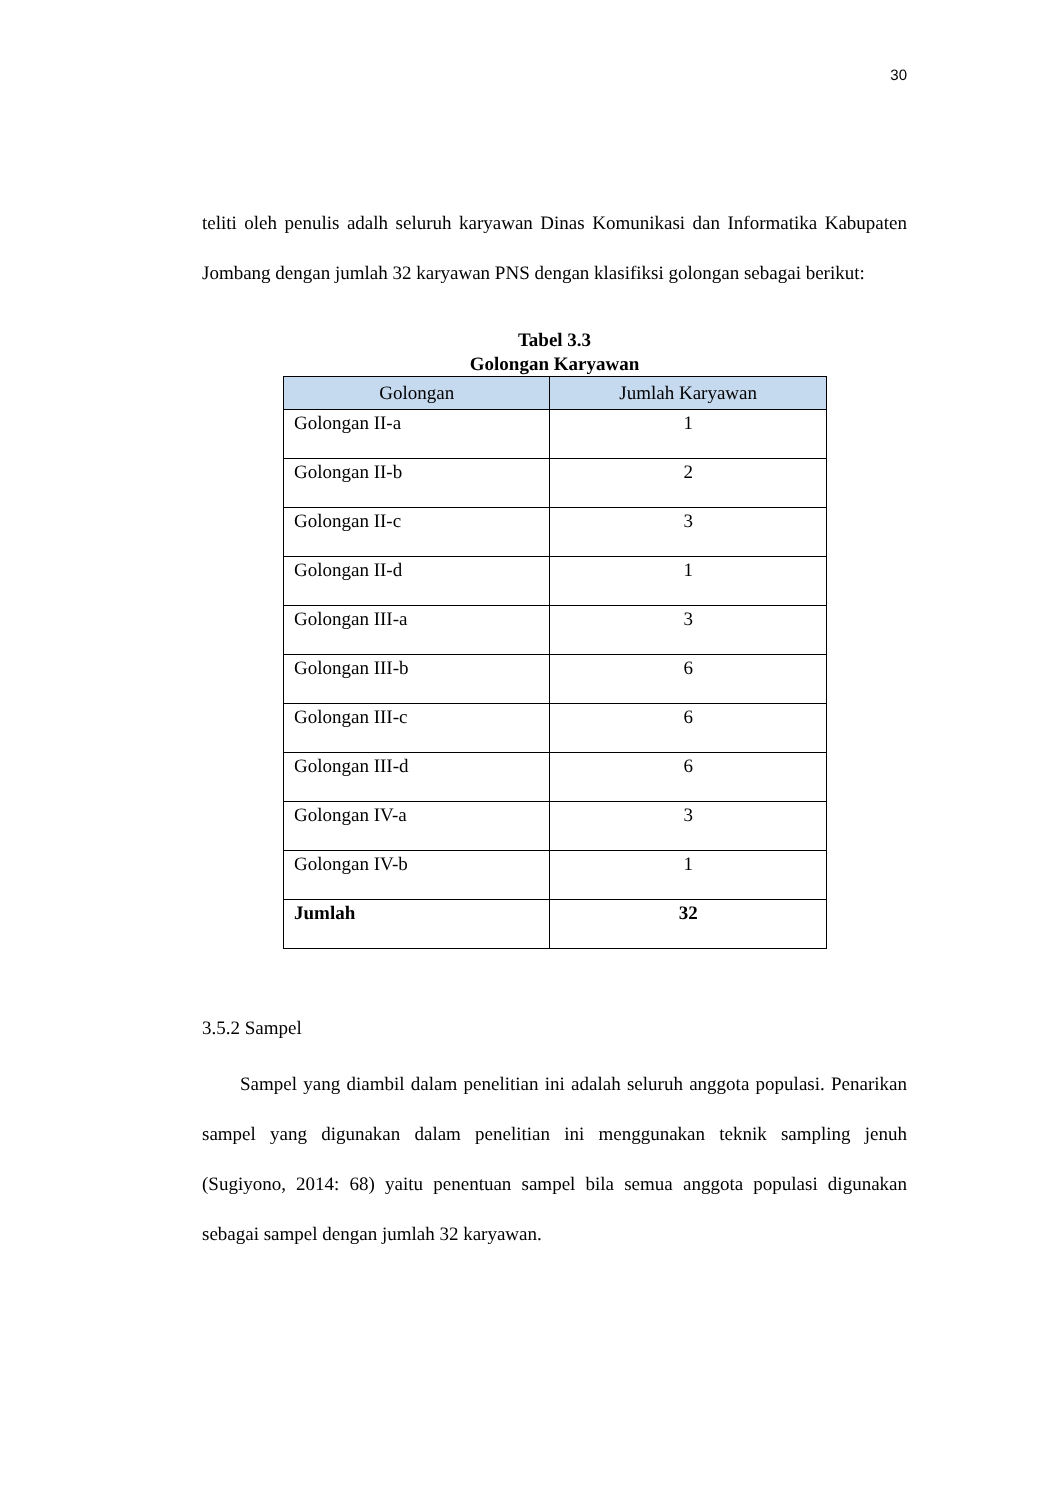30
teliti oleh penulis adalh seluruh karyawan Dinas Komunikasi dan Informatika Kabupaten Jombang dengan jumlah 32 karyawan PNS dengan klasifiksi golongan sebagai berikut:
Tabel 3.3
Golongan Karyawan
| Golongan | Jumlah Karyawan |
| --- | --- |
| Golongan II-a | 1 |
| Golongan II-b | 2 |
| Golongan II-c | 3 |
| Golongan II-d | 1 |
| Golongan III-a | 3 |
| Golongan III-b | 6 |
| Golongan III-c | 6 |
| Golongan III-d | 6 |
| Golongan IV-a | 3 |
| Golongan IV-b | 1 |
| Jumlah | 32 |
3.5.2 Sampel
Sampel yang diambil dalam penelitian ini adalah seluruh anggota populasi. Penarikan sampel yang digunakan dalam penelitian ini menggunakan teknik sampling jenuh (Sugiyono, 2014: 68) yaitu penentuan sampel bila semua anggota populasi digunakan sebagai sampel dengan jumlah 32 karyawan.